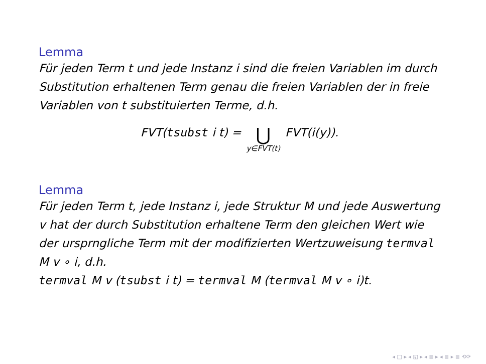Lemma
Für jeden Term t und jede Instanz i sind die freien Variablen im durch Substitution erhaltenen Term genau die freien Variablen der in freie Variablen von t substituierten Terme, d.h.
FVT(tsubst i t) = ⋃ y∈FVT(t) FVT(i(y)).
Lemma
Für jeden Term t, jede Instanz i, jede Struktur M und jede Auswertung v hat der durch Substitution erhaltene Term den gleichen Wert wie der ursprngliche Term mit der modifizierten Wertzuweisung termval M v ∘ i, d.h.
termval M v (tsubst i t) = termval M (termval M v ∘ i)t.
◂ □ ▸ ◂ ◱ ▸ ◂ ≣ ▸ ◂ ≣ ▸ ≣ ⟲⟳